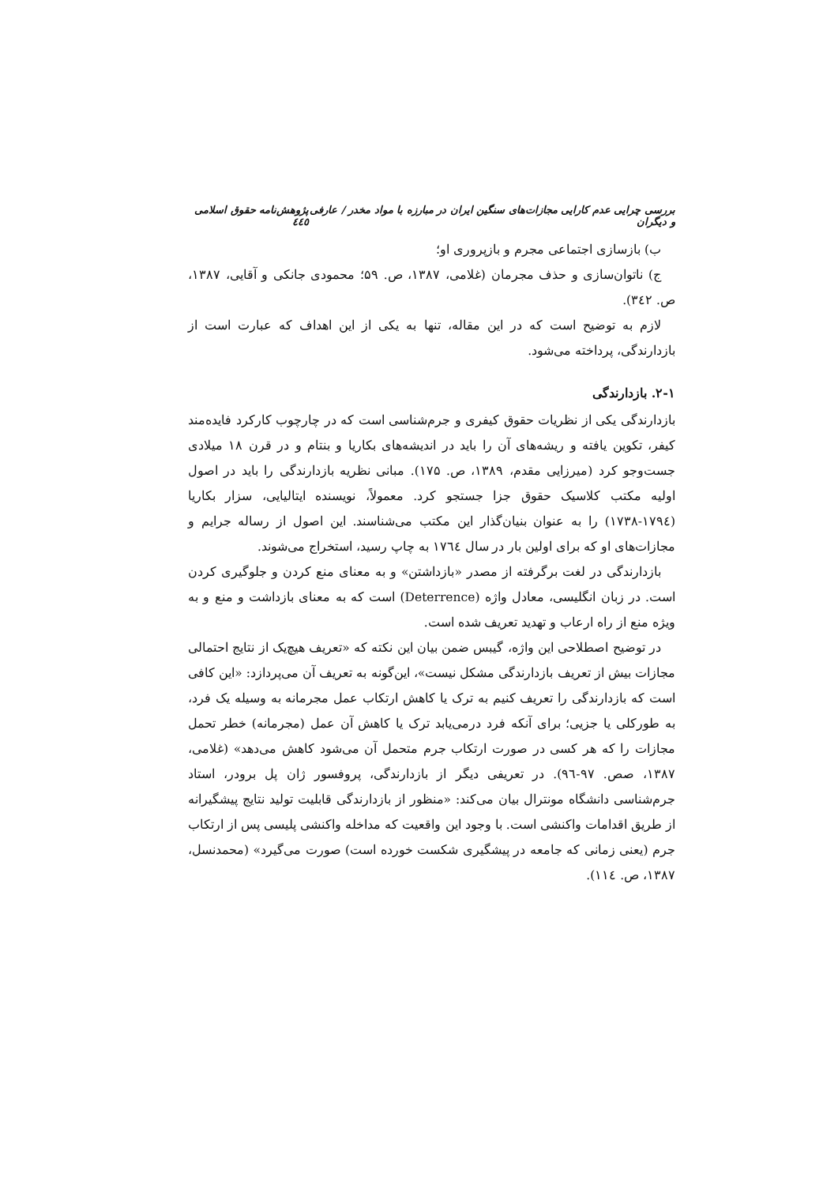بررسی چرایی عدم کارایی مجازات‌های سنگین ایران در مبارزه با مواد مخدر / عارفی و دیگران پژوهش‌نامه حقوق اسلامی ٤٤٥
ب) بازسازی اجتماعی مجرم و بازپروری او؛
ج) ناتوان‌سازی و حذف مجرمان (غلامی، ۱۳۸۷، ص. ۵۹؛ محمودی جانکی و آقایی، ۱۳۸۷، ص. ۳٤۲).
لازم به توضیح است که در این مقاله، تنها به یکی از این اهداف که عبارت است از بازدارندگی، پرداخته می‌شود.
۲-۱. بازدارندگی
بازدارندگی یکی از نظریات حقوق کیفری و جرم‌شناسی است که در چارچوب کارکرد فایده‌مند کیفر، تکوین یافته و ریشه‌های آن را باید در اندیشه‌های بکاریا و بنتام و در قرن ۱۸ میلادی جست‌وجو کرد (میرزایی مقدم، ۱۳۸۹، ص. ۱۷۵). مبانی نظریه بازدارندگی را باید در اصول اولیه مکتب کلاسیک حقوق جزا جستجو کرد. معمولاً، نویسنده ایتالیایی، سزار بکاریا (۱۷۹٤-۱۷۳۸) را به عنوان بنیان‌گذار این مکتب می‌شناسند. این اصول از رساله جرایم و مجازات‌های او که برای اولین بار در سال ۱۷٦٤ به چاپ رسید، استخراج می‌شوند.
بازدارندگی در لغت برگرفته از مصدر «بازداشتن» و به معنای منع کردن و جلوگیری کردن است. در زبان انگلیسی، معادل واژه (Deterrence) است که به معنای بازداشت و منع و به ویژه منع از راه ارعاب و تهدید تعریف شده است.
در توضیح اصطلاحی این واژه، گیبس ضمن بیان این نکته که «تعریف هیچ‌یک از نتایج احتمالی مجازات بیش از تعریف بازدارندگی مشکل نیست»، این‌گونه به تعریف آن می‌پردازد: «این کافی است که بازدارندگی را تعریف کنیم به ترک یا کاهش ارتکاب عمل مجرمانه به وسیله یک فرد، به طورکلی یا جزیی؛ برای آنکه فرد درمی‌یابد ترک یا کاهش آن عمل (مجرمانه) خطر تحمل مجازات را که هر کسی در صورت ارتکاب جرم متحمل آن می‌شود کاهش می‌دهد» (غلامی، ۱۳۸۷، صص. ۹۷-۹٦). در تعریفی دیگر از بازدارندگی، پروفسور ژان پل برودر، استاد جرم‌شناسی دانشگاه مونترال بیان می‌کند: «منظور از بازدارندگی قابلیت تولید نتایج پیشگیرانه از طریق اقدامات واکنشی است. با وجود این واقعیت که مداخله واکنشی پلیسی پس از ارتکاب جرم (یعنی زمانی که جامعه در پیشگیری شکست خورده است) صورت می‌گیرد» (محمدنسل، ۱۳۸۷، ص. ۱۱٤).